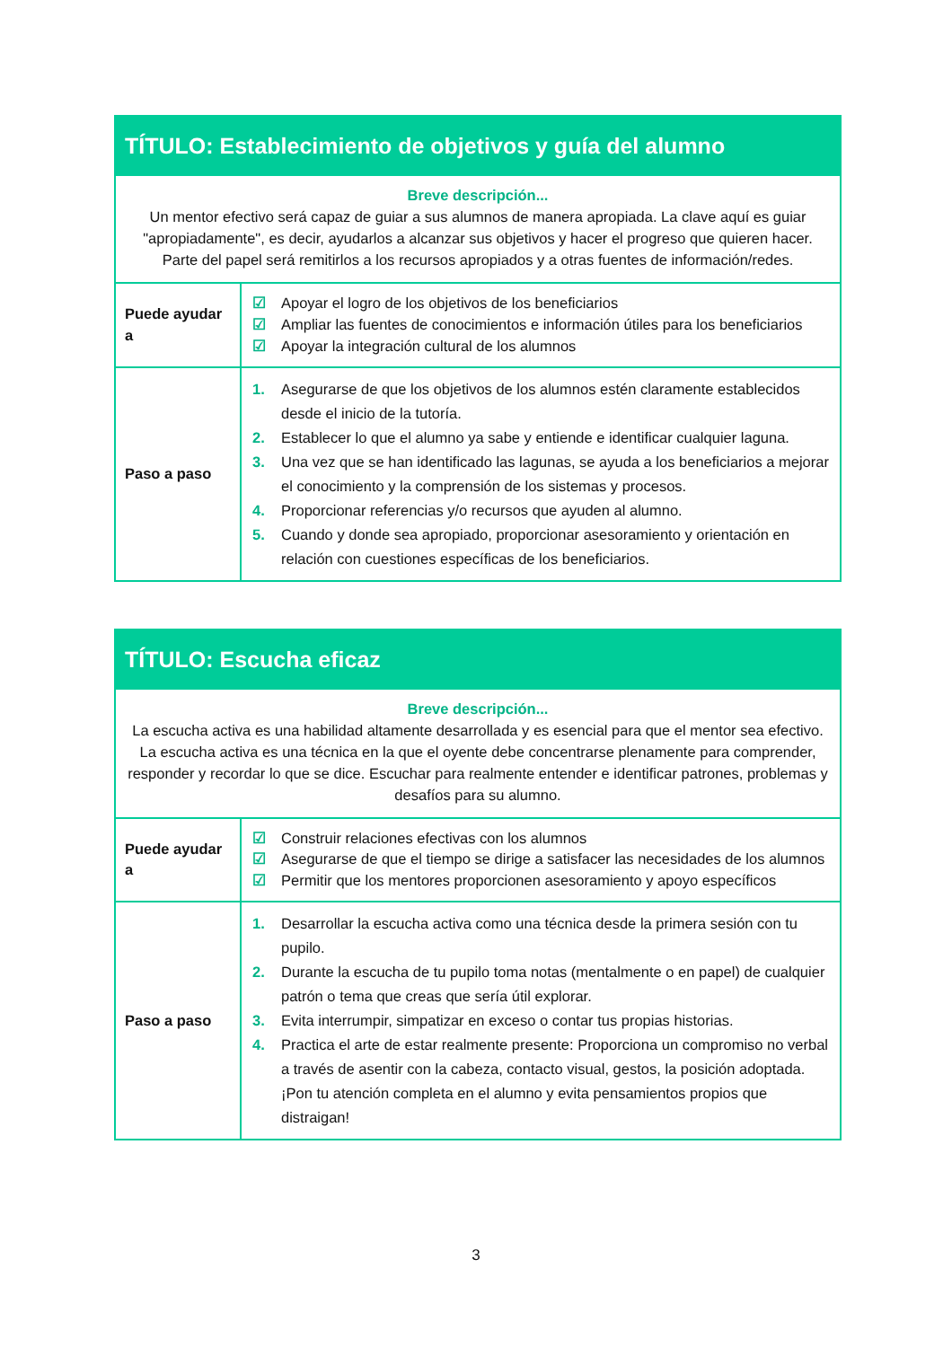| TÍTULO: Establecimiento de objetivos y guía del alumno | |
| --- | --- |
| Breve descripción... Un mentor efectivo será capaz de guiar a sus alumnos de manera apropiada. La clave aquí es guiar "apropiadamente", es decir, ayudarlos a alcanzar sus objetivos y hacer el progreso que quieren hacer. Parte del papel será remitirlos a los recursos apropiados y a otras fuentes de información/redes. | |
| Puede ayudar a | ☑ Apoyar el logro de los objetivos de los beneficiarios ☑ Ampliar las fuentes de conocimientos e información útiles para los beneficiarios ☑ Apoyar la integración cultural de los alumnos |
| Paso a paso | 1. Asegurarse de que los objetivos de los alumnos estén claramente establecidos desde el inicio de la tutoría. 2. Establecer lo que el alumno ya sabe y entiende e identificar cualquier laguna. 3. Una vez que se han identificado las lagunas, se ayuda a los beneficiarios a mejorar el conocimiento y la comprensión de los sistemas y procesos. 4. Proporcionar referencias y/o recursos que ayuden al alumno. 5. Cuando y donde sea apropiado, proporcionar asesoramiento y orientación en relación con cuestiones específicas de los beneficiarios. |
| TÍTULO: Escucha eficaz | |
| --- | --- |
| Breve descripción... La escucha activa es una habilidad altamente desarrollada y es esencial para que el mentor sea efectivo. La escucha activa es una técnica en la que el oyente debe concentrarse plenamente para comprender, responder y recordar lo que se dice. Escuchar para realmente entender e identificar patrones, problemas y desafíos para su alumno. | |
| Puede ayudar a | ☑ Construir relaciones efectivas con los alumnos ☑ Asegurarse de que el tiempo se dirige a satisfacer las necesidades de los alumnos ☑ Permitir que los mentores proporcionen asesoramiento y apoyo específicos |
| Paso a paso | 1. Desarrollar la escucha activa como una técnica desde la primera sesión con tu pupilo. 2. Durante la escucha de tu pupilo toma notas (mentalmente o en papel) de cualquier patrón o tema que creas que sería útil explorar. 3. Evita interrumpir, simpatizar en exceso o contar tus propias historias. 4. Practica el arte de estar realmente presente: Proporciona un compromiso no verbal a través de asentir con la cabeza, contacto visual, gestos, la posición adoptada. ¡Pon tu atención completa en el alumno y evita pensamientos propios que distraigan! |
3